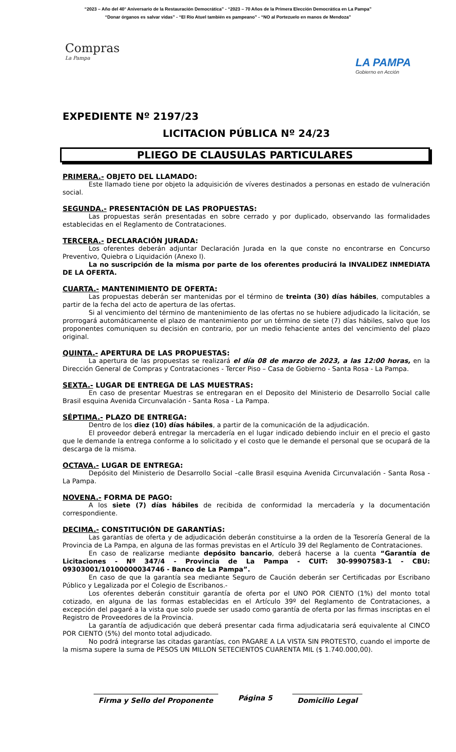“2023 – Año del 40° Aniversario de la Restauración Democrática” - “2023 – 70 Años de la Primera Elección Democrática en La Pampa”
“Donar órganos es salvar vidas” - “El Río Atuel también es pampeano” - “NO al Portezuelo en manos de Mendoza”
Compras
La Pampa
LA PAMPA
Gobierno en Acción
EXPEDIENTE Nº 2197/23
LICITACION PÚBLICA Nº 24/23
PLIEGO DE CLAUSULAS PARTICULARES
PRIMERA.- OBJETO DEL LLAMADO:
Este llamado tiene por objeto la adquisición de víveres destinados a personas en estado de vulneración social.
SEGUNDA.- PRESENTACIÓN DE LAS PROPUESTAS:
Las propuestas serán presentadas en sobre cerrado y por duplicado, observando las formalidades establecidas en el Reglamento de Contrataciones.
TERCERA.- DECLARACIÓN JURADA:
Los oferentes deberán adjuntar Declaración Jurada en la que conste no encontrarse en Concurso Preventivo, Quiebra o Liquidación (Anexo I).
La no suscripción de la misma por parte de los oferentes producirá la INVALIDEZ INMEDIATA DE LA OFERTA.
CUARTA.- MANTENIMIENTO DE OFERTA:
Las propuestas deberán ser mantenidas por el término de treinta (30) días hábiles, computables a partir de la fecha del acto de apertura de las ofertas.
Si al vencimiento del término de mantenimiento de las ofertas no se hubiere adjudicado la licitación, se prorrogará automáticamente el plazo de mantenimiento por un término de siete (7) días hábiles, salvo que los proponentes comuniquen su decisión en contrario, por un medio fehaciente antes del vencimiento del plazo original.
QUINTA.- APERTURA DE LAS PROPUESTAS:
La apertura de las propuestas se realizará el día 08 de marzo de 2023, a las 12:00 horas, en la Dirección General de Compras y Contrataciones - Tercer Piso – Casa de Gobierno - Santa Rosa - La Pampa.
SEXTA.- LUGAR DE ENTREGA DE LAS MUESTRAS:
En caso de presentar Muestras se entregaran en el Deposito del Ministerio de Desarrollo Social calle Brasil esquina Avenida Circunvalación - Santa Rosa - La Pampa.
SÉPTIMA.- PLAZO DE ENTREGA:
Dentro de los diez (10) días hábiles, a partir de la comunicación de la adjudicación.
El proveedor deberá entregar la mercadería en el lugar indicado debiendo incluir en el precio el gasto que le demande la entrega conforme a lo solicitado y el costo que le demande el personal que se ocupará de la descarga de la misma.
OCTAVA.- LUGAR DE ENTREGA:
Depósito del Ministerio de Desarrollo Social –calle Brasil esquina Avenida Circunvalación - Santa Rosa - La Pampa.
NOVENA.- FORMA DE PAGO:
A los siete (7) días hábiles de recibida de conformidad la mercadería y la documentación correspondiente.
DECIMA.- CONSTITUCIÓN DE GARANTÍAS:
Las garantías de oferta y de adjudicación deberán constituirse a la orden de la Tesorería General de la Provincia de La Pampa, en alguna de las formas previstas en el Artículo 39 del Reglamento de Contrataciones.
En caso de realizarse mediante depósito bancario, deberá hacerse a la cuenta “Garantía de Licitaciones - Nº 347/4 - Provincia de La Pampa - CUIT: 30-99907583-1 - CBU: 09303001/10100000034746 - Banco de La Pampa”.
En caso de que la garantía sea mediante Seguro de Caución deberán ser Certificadas por Escribano Público y Legalizada por el Colegio de Escribanos.-
Los oferentes deberán constituir garantía de oferta por el UNO POR CIENTO (1%) del monto total cotizado, en alguna de las formas establecidas en el Artículo 39º del Reglamento de Contrataciones, a excepción del pagaré a la vista que solo puede ser usado como garantía de oferta por las firmas inscriptas en el Registro de Proveedores de la Provincia.
La garantía de adjudicación que deberá presentar cada firma adjudicataria será equivalente al CINCO POR CIENTO (5%) del monto total adjudicado.
No podrá integrarse las citadas garantías, con PAGARE A LA VISTA SIN PROTESTO, cuando el importe de la misma supere la suma de PESOS UN MILLON SETECIENTOS CUARENTA MIL ($ 1.740.000,00).
Firma y Sello del Proponente Página 5 Domicilio Legal